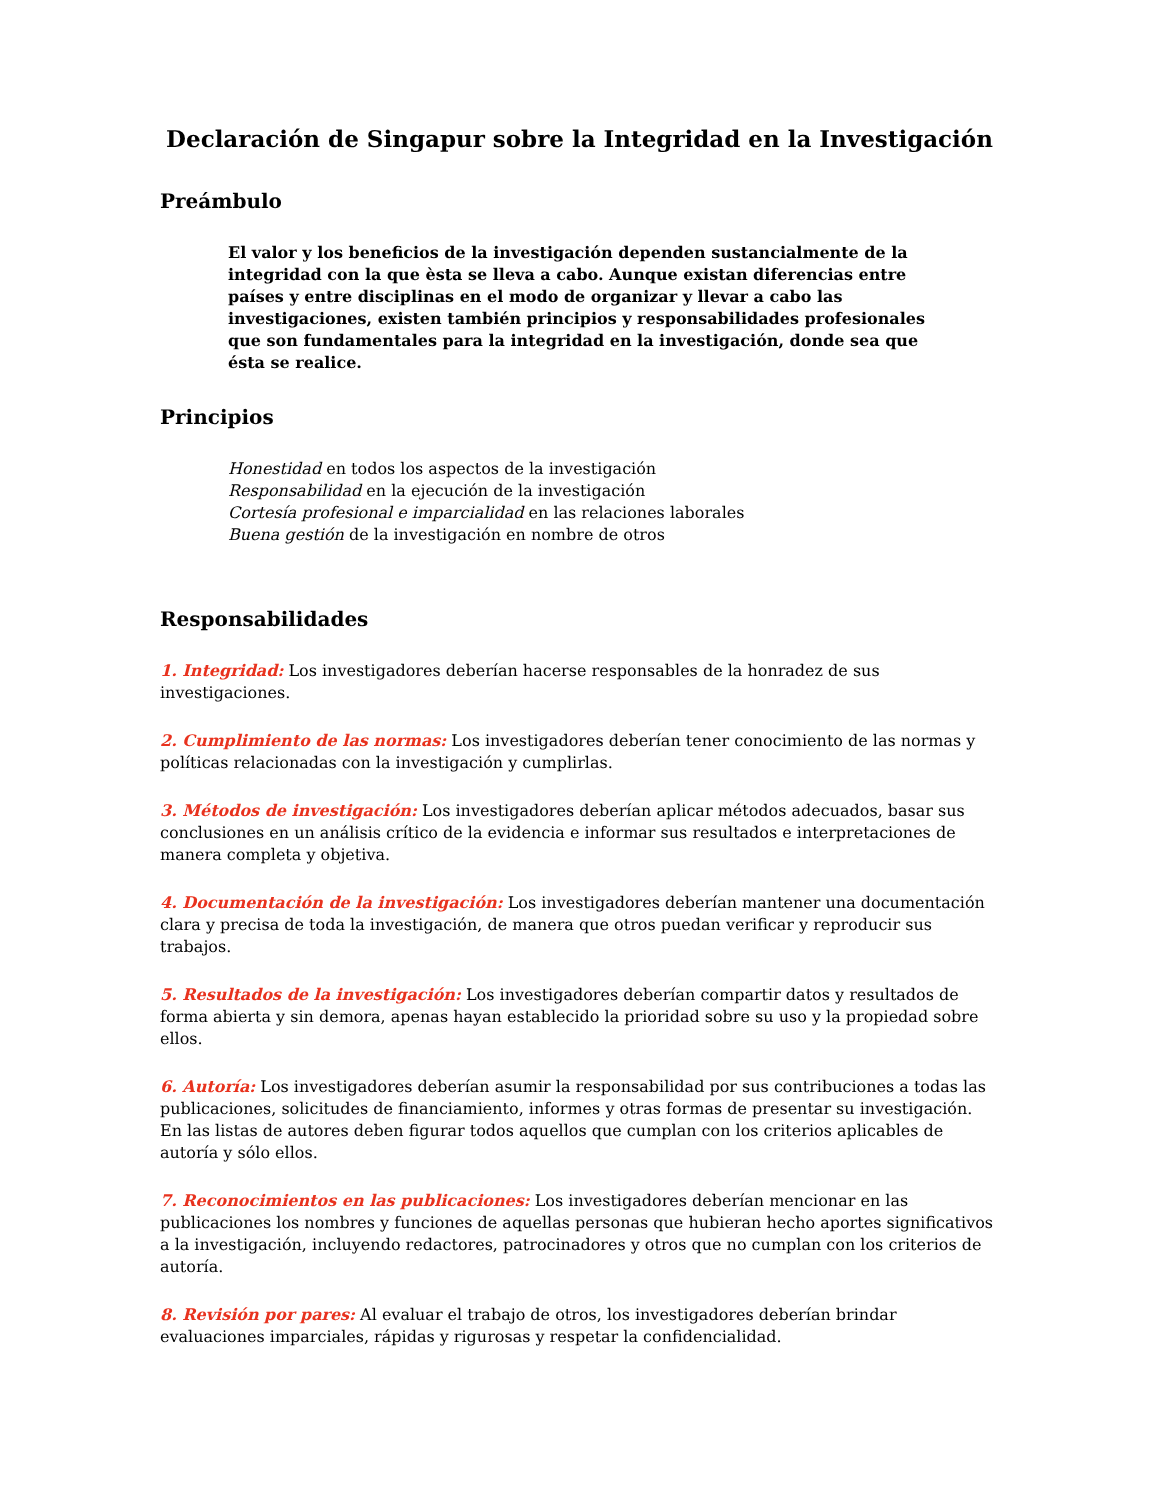Declaración de Singapur sobre la Integridad en la Investigación
Preámbulo
El valor y los beneficios de la investigación dependen sustancialmente de la integridad con la que èsta se lleva a cabo. Aunque existan diferencias entre países y entre disciplinas en el modo de organizar y llevar a cabo las investigaciones, existen también principios y responsabilidades profesionales que son fundamentales para la integridad en la investigación, donde sea que ésta se realice.
Principios
Honestidad en todos los aspectos de la investigación
Responsabilidad en la ejecución de la investigación
Cortesía profesional e imparcialidad en las relaciones laborales
Buena gestión de la investigación en nombre de otros
Responsabilidades
1. Integridad: Los investigadores deberían hacerse responsables de la honradez de sus investigaciones.
2. Cumplimiento de las normas: Los investigadores deberían tener conocimiento de las normas y políticas relacionadas con la investigación y cumplirlas.
3. Métodos de investigación: Los investigadores deberían aplicar métodos adecuados, basar sus conclusiones en un análisis crítico de la evidencia e informar sus resultados e interpretaciones de manera completa y objetiva.
4. Documentación de la investigación: Los investigadores deberían mantener una documentación clara y precisa de toda la investigación, de manera que otros puedan verificar y reproducir sus trabajos.
5. Resultados de la investigación: Los investigadores deberían compartir datos y resultados de forma abierta y sin demora, apenas hayan establecido la prioridad sobre su uso y la propiedad sobre ellos.
6. Autoría: Los investigadores deberían asumir la responsabilidad por sus contribuciones a todas las publicaciones, solicitudes de financiamiento, informes y otras formas de presentar su investigación. En las listas de autores deben figurar todos aquellos que cumplan con los criterios aplicables de autoría y sólo ellos.
7. Reconocimientos en las publicaciones: Los investigadores deberían mencionar en las publicaciones los nombres y funciones de aquellas personas que hubieran hecho aportes significativos a la investigación, incluyendo redactores, patrocinadores y otros que no cumplan con los criterios de autoría.
8. Revisión por pares: Al evaluar el trabajo de otros, los investigadores deberían brindar evaluaciones imparciales, rápidas y rigurosas y respetar la confidencialidad.